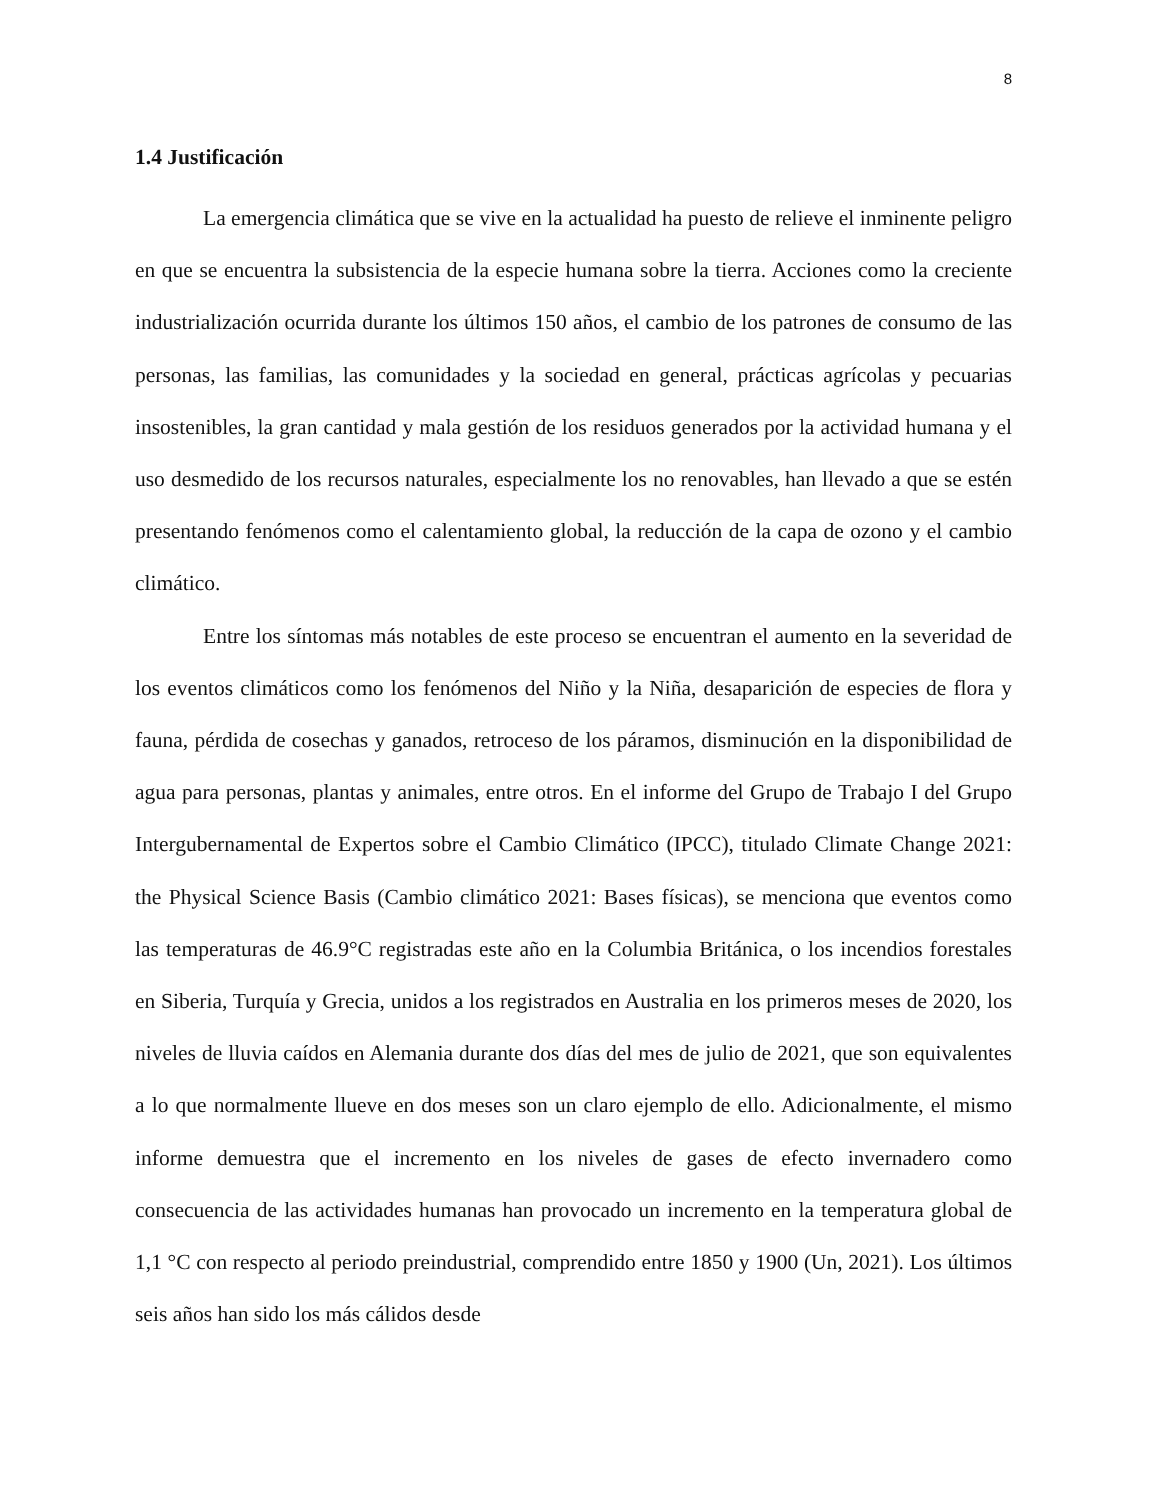8
1.4 Justificación
La emergencia climática que se vive en la actualidad ha puesto de relieve el inminente peligro en que se encuentra la subsistencia de la especie humana sobre la tierra. Acciones como la creciente industrialización ocurrida durante los últimos 150 años, el cambio de los patrones de consumo de las personas, las familias, las comunidades y la sociedad en general, prácticas agrícolas y pecuarias insostenibles, la gran cantidad y mala gestión de los residuos generados por la actividad humana y el uso desmedido de los recursos naturales, especialmente los no renovables, han llevado a que se estén presentando fenómenos como el calentamiento global, la reducción de la capa de ozono y el cambio climático.
Entre los síntomas más notables de este proceso se encuentran el aumento en la severidad de los eventos climáticos como los fenómenos del Niño y la Niña, desaparición de especies de flora y fauna, pérdida de cosechas y ganados, retroceso de los páramos, disminución en la disponibilidad de agua para personas, plantas y animales, entre otros. En el informe del Grupo de Trabajo I del Grupo Intergubernamental de Expertos sobre el Cambio Climático (IPCC), titulado Climate Change 2021: the Physical Science Basis (Cambio climático 2021: Bases físicas), se menciona que eventos como las temperaturas de 46.9°C registradas este año en la Columbia Británica, o los incendios forestales en Siberia, Turquía y Grecia, unidos a los registrados en Australia en los primeros meses de 2020, los niveles de lluvia caídos en Alemania durante dos días del mes de julio de 2021, que son equivalentes a lo que normalmente llueve en dos meses son un claro ejemplo de ello. Adicionalmente, el mismo informe demuestra que el incremento en los niveles de gases de efecto invernadero como consecuencia de las actividades humanas han provocado un incremento en la temperatura global de 1,1 °C con respecto al periodo preindustrial, comprendido entre 1850 y 1900 (Un, 2021). Los últimos seis años han sido los más cálidos desde